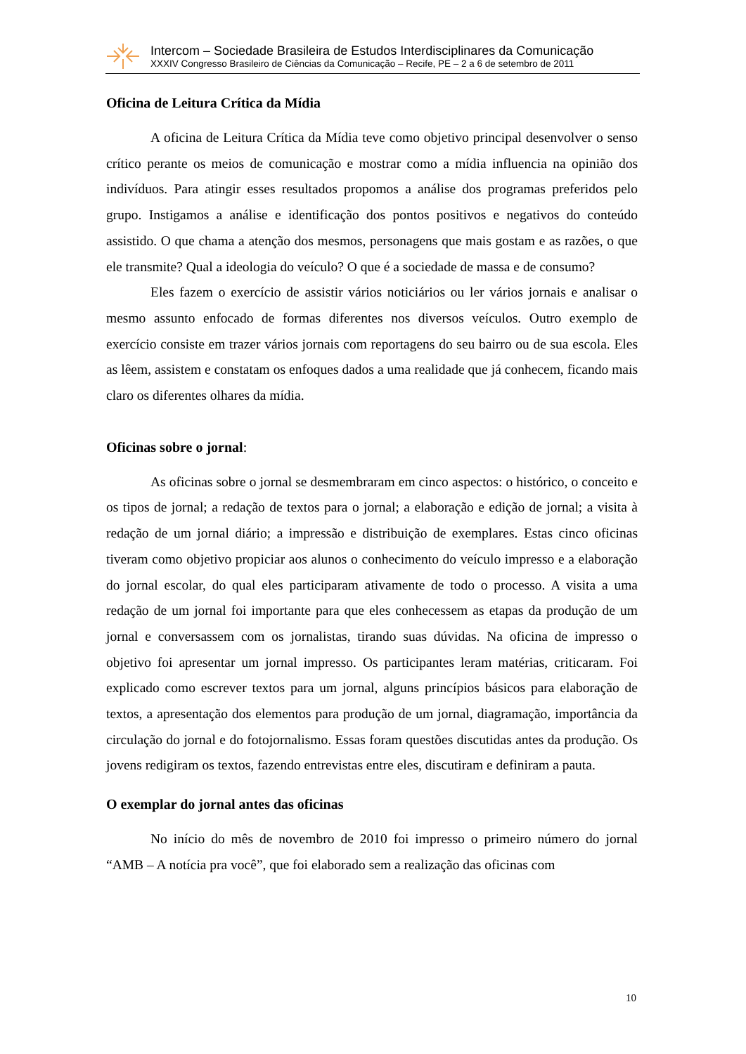Intercom – Sociedade Brasileira de Estudos Interdisciplinares da Comunicação
XXXIV Congresso Brasileiro de Ciências da Comunicação – Recife, PE – 2 a 6 de setembro de 2011
Oficina de Leitura Crítica da Mídia
A oficina de Leitura Crítica da Mídia teve como objetivo principal desenvolver o senso crítico perante os meios de comunicação e mostrar como a mídia influencia na opinião dos indivíduos. Para atingir esses resultados propomos a análise dos programas preferidos pelo grupo. Instigamos a análise e identificação dos pontos positivos e negativos do conteúdo assistido. O que chama a atenção dos mesmos, personagens que mais gostam e as razões, o que ele transmite? Qual a ideologia do veículo? O que é a sociedade de massa e de consumo?
Eles fazem o exercício de assistir vários noticiários ou ler vários jornais e analisar o mesmo assunto enfocado de formas diferentes nos diversos veículos. Outro exemplo de exercício consiste em trazer vários jornais com reportagens do seu bairro ou de sua escola. Eles as lêem, assistem e constatam os enfoques dados a uma realidade que já conhecem, ficando mais claro os diferentes olhares da mídia.
Oficinas sobre o jornal:
As oficinas sobre o jornal se desmembraram em cinco aspectos: o histórico, o conceito e os tipos de jornal; a redação de textos para o jornal; a elaboração e edição de jornal; a visita à redação de um jornal diário; a impressão e distribuição de exemplares. Estas cinco oficinas tiveram como objetivo propiciar aos alunos o conhecimento do veículo impresso e a elaboração do jornal escolar, do qual eles participaram ativamente de todo o processo. A visita a uma redação de um jornal foi importante para que eles conhecessem as etapas da produção de um jornal e conversassem com os jornalistas, tirando suas dúvidas. Na oficina de impresso o objetivo foi apresentar um jornal impresso. Os participantes leram matérias, criticaram. Foi explicado como escrever textos para um jornal, alguns princípios básicos para elaboração de textos, a apresentação dos elementos para produção de um jornal, diagramação, importância da circulação do jornal e do fotojornalismo. Essas foram questões discutidas antes da produção. Os jovens redigiram os textos, fazendo entrevistas entre eles, discutiram e definiram a pauta.
O exemplar do jornal antes das oficinas
No início do mês de novembro de 2010 foi impresso o primeiro número do jornal “AMB – A notícia pra você”, que foi elaborado sem a realização das oficinas com
10